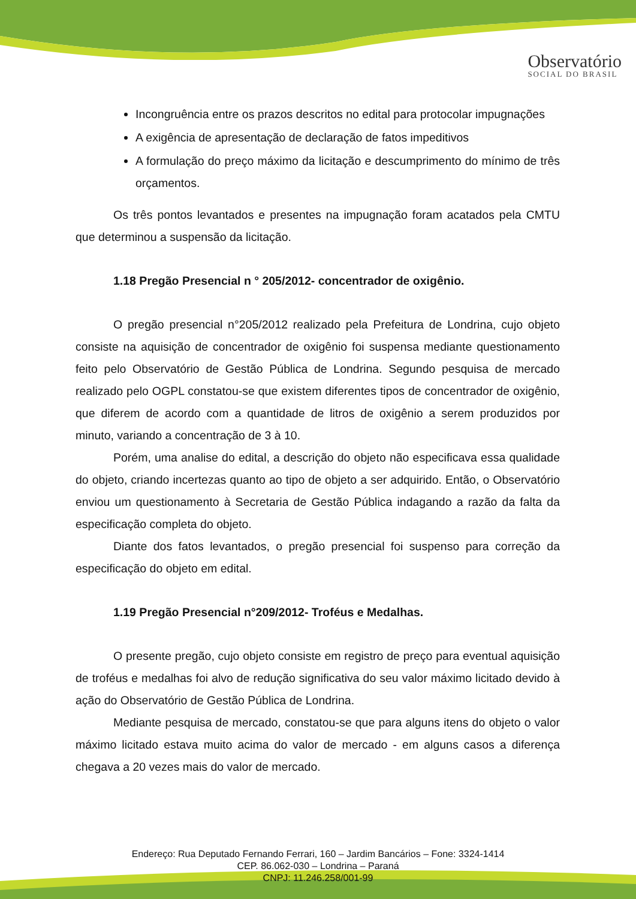Observatório
SOCIAL DO BRASIL
Incongruência entre os prazos descritos no edital para protocolar impugnações
A exigência de apresentação de declaração de fatos impeditivos
A formulação do preço máximo da licitação e descumprimento do mínimo de três orçamentos.
Os três pontos levantados e presentes na impugnação foram acatados pela CMTU que determinou a suspensão da licitação.
1.18 Pregão Presencial n ° 205/2012- concentrador de oxigênio.
O pregão presencial n°205/2012 realizado pela Prefeitura de Londrina, cujo objeto consiste na aquisição de concentrador de oxigênio foi suspensa mediante questionamento feito pelo Observatório de Gestão Pública de Londrina. Segundo pesquisa de mercado realizado pelo OGPL constatou-se que existem diferentes tipos de concentrador de oxigênio, que diferem de acordo com a quantidade de litros de oxigênio a serem produzidos por minuto, variando a concentração de 3 à 10.
Porém, uma analise do edital, a descrição do objeto não especificava essa qualidade do objeto, criando incertezas quanto ao tipo de objeto a ser adquirido. Então, o Observatório enviou um questionamento à Secretaria de Gestão Pública indagando a razão da falta da especificação completa do objeto.
Diante dos fatos levantados, o pregão presencial foi suspenso para correção da especificação do objeto em edital.
1.19 Pregão Presencial n°209/2012- Troféus e Medalhas.
O presente pregão, cujo objeto consiste em registro de preço para eventual aquisição de troféus e medalhas foi alvo de redução significativa do seu valor máximo licitado devido à ação do Observatório de Gestão Pública de Londrina.
Mediante pesquisa de mercado, constatou-se que para alguns itens do objeto o valor máximo licitado estava muito acima do valor de mercado - em alguns casos a diferença chegava a 20 vezes mais do valor de mercado.
Endereço: Rua Deputado Fernando Ferrari, 160 – Jardim Bancários – Fone: 3324-1414
CEP. 86.062-030 – Londrina – Paraná
CNPJ: 11.246.258/001-99